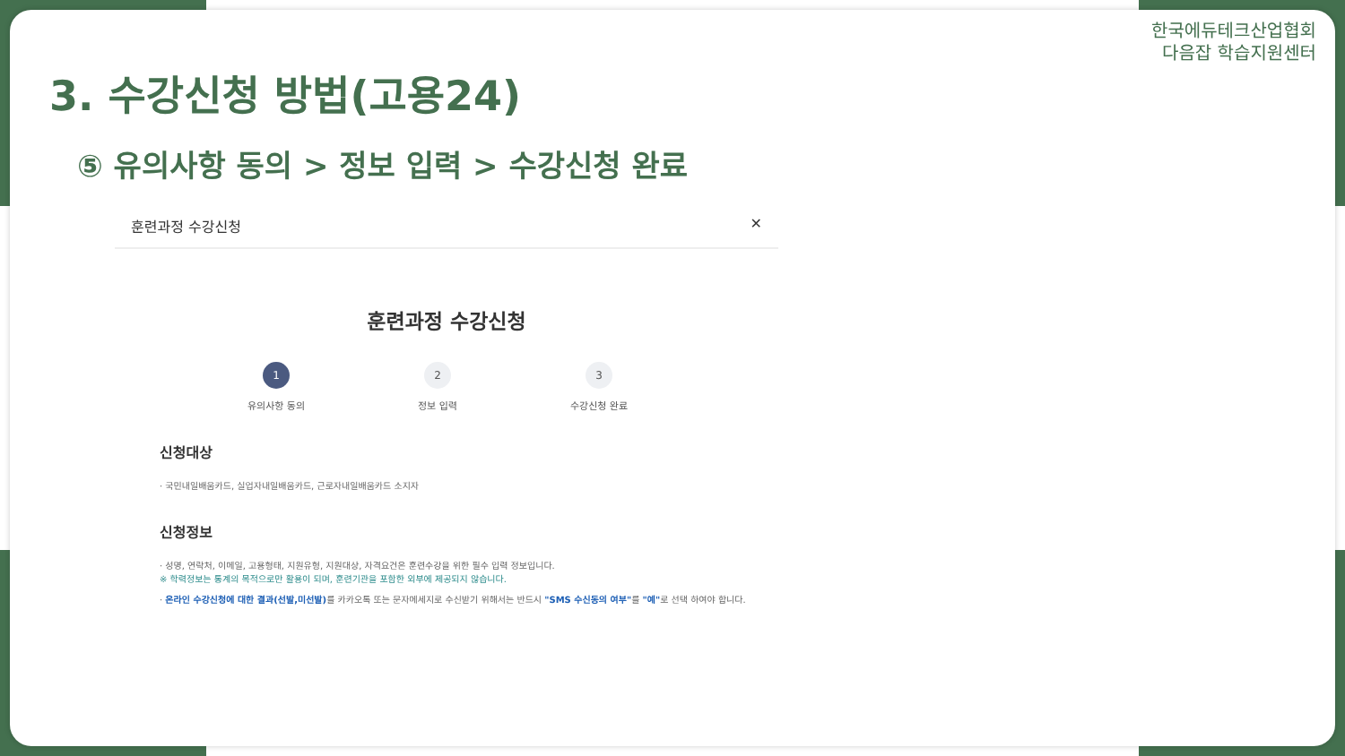한국에듀테크산업협회
다음잡 학습지원센터
3. 수강신청 방법(고용24)
⑤ 유의사항 동의 > 정보 입력 > 수강신청 완료
훈련과정 수강신청 ✕
훈련과정 수강신청
1
유의사항 동의
2
정보 입력
3
수강신청 완료
신청대상
· 국민내일배움카드, 실업자내일배움카드, 근로자내일배움카드 소지자
신청정보
· 성명, 연락처, 이메일, 고용형태, 지원유형, 지원대상, 자격요건은 훈련수강을 위한 필수 입력 정보입니다.
※ 학력정보는 통계의 목적으로만 활용이 되며, 훈련기관을 포함한 외부에 제공되지 않습니다.
· 온라인 수강신청에 대한 결과(선발,미선발) 를 카카오톡 또는 문자메세지로 수신받기 위해서는 반드시 "SMS 수신동의 여부"를 "예"로 선택 하여야 합니다.